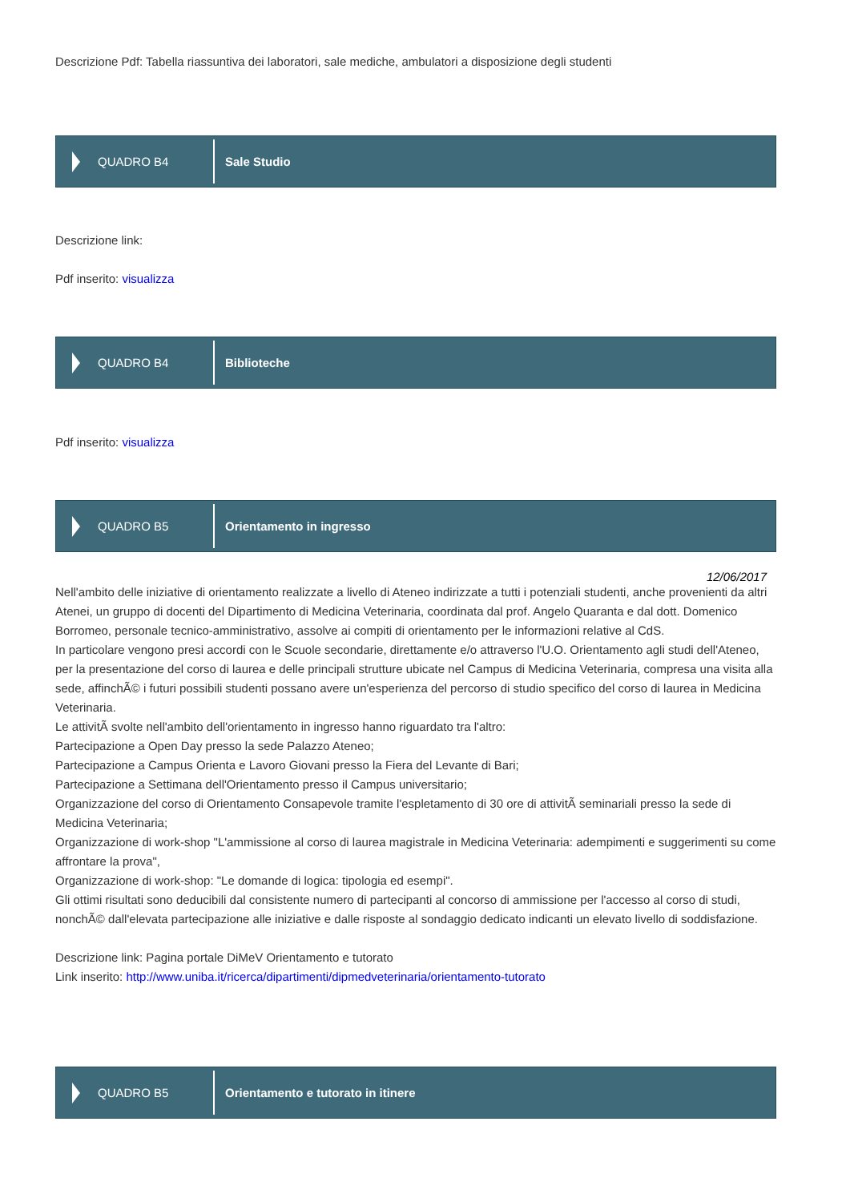Descrizione Pdf: Tabella riassuntiva dei laboratori, sale mediche, ambulatori a disposizione degli studenti
QUADRO B4
Sale Studio
Descrizione link:
Pdf inserito: visualizza
QUADRO B4
Biblioteche
Pdf inserito: visualizza
QUADRO B5
Orientamento in ingresso
12/06/2017
Nell'ambito delle iniziative di orientamento realizzate a livello di Ateneo indirizzate a tutti i potenziali studenti, anche provenienti da altri Atenei, un gruppo di docenti del Dipartimento di Medicina Veterinaria, coordinata dal prof. Angelo Quaranta e dal dott. Domenico Borromeo, personale tecnico-amministrativo, assolve ai compiti di orientamento per le informazioni relative al CdS.
In particolare vengono presi accordi con le Scuole secondarie, direttamente e/o attraverso l'U.O. Orientamento agli studi dell'Ateneo, per la presentazione del corso di laurea e delle principali strutture ubicate nel Campus di Medicina Veterinaria, compresa una visita alla sede, affinchÃ© i futuri possibili studenti possano avere un'esperienza del percorso di studio specifico del corso di laurea in Medicina Veterinaria.
Le attivitÃ svolte nell'ambito dell'orientamento in ingresso hanno riguardato tra l'altro:
Partecipazione a Open Day presso la sede Palazzo Ateneo;
Partecipazione a Campus Orienta e Lavoro Giovani presso la Fiera del Levante di Bari;
Partecipazione a Settimana dell'Orientamento presso il Campus universitario;
Organizzazione del corso di Orientamento Consapevole tramite l'espletamento di 30 ore di attivitÃ seminariali presso la sede di Medicina Veterinaria;
Organizzazione di work-shop "L'ammissione al corso di laurea magistrale in Medicina Veterinaria: adempimenti e suggerimenti su come affrontare la prova",
Organizzazione di work-shop: "Le domande di logica: tipologia ed esempi".
Gli ottimi risultati sono deducibili dal consistente numero di partecipanti al concorso di ammissione per l'accesso al corso di studi, nonchÃ© dall'elevata partecipazione alle iniziative e dalle risposte al sondaggio dedicato indicanti un elevato livello di soddisfazione.
Descrizione link: Pagina portale DiMeV Orientamento e tutorato
Link inserito: http://www.uniba.it/ricerca/dipartimenti/dipmedveterinaria/orientamento-tutorato
QUADRO B5
Orientamento e tutorato in itinere